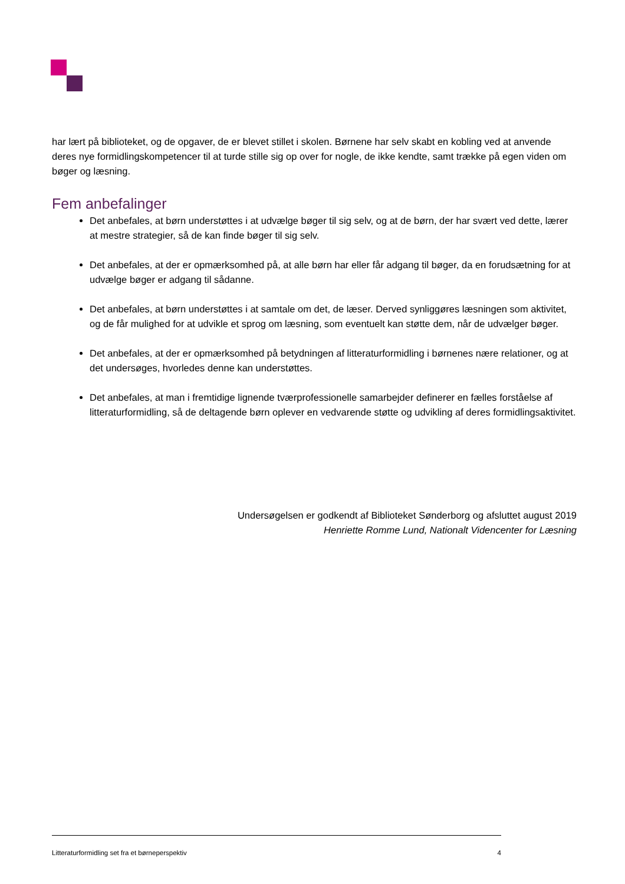har lært på biblioteket, og de opgaver, de er blevet stillet i skolen. Børnene har selv skabt en kobling ved at anvende deres nye formidlingskompetencer til at turde stille sig op over for nogle, de ikke kendte, samt trække på egen viden om bøger og læsning.
Fem anbefalinger
Det anbefales, at børn understøttes i at udvælge bøger til sig selv, og at de børn, der har svært ved dette, lærer at mestre strategier, så de kan finde bøger til sig selv.
Det anbefales, at der er opmærksomhed på, at alle børn har eller får adgang til bøger, da en forudsætning for at udvælge bøger er adgang til sådanne.
Det anbefales, at børn understøttes i at samtale om det, de læser. Derved synliggøres læsningen som aktivitet, og de får mulighed for at udvikle et sprog om læsning, som eventuelt kan støtte dem, når de udvælger bøger.
Det anbefales, at der er opmærksomhed på betydningen af litteraturformidling i børnenes nære relationer, og at det undersøges, hvorledes denne kan understøttes.
Det anbefales, at man i fremtidige lignende tværprofessionelle samarbejder definerer en fælles forståelse af litteraturformidling, så de deltagende børn oplever en vedvarende støtte og udvikling af deres formidlingsaktivitet.
Undersøgelsen er godkendt af Biblioteket Sønderborg og afsluttet august 2019
Henriette Romme Lund, Nationalt Videncenter for Læsning
Litteraturformidling set fra et børneperspektiv 4